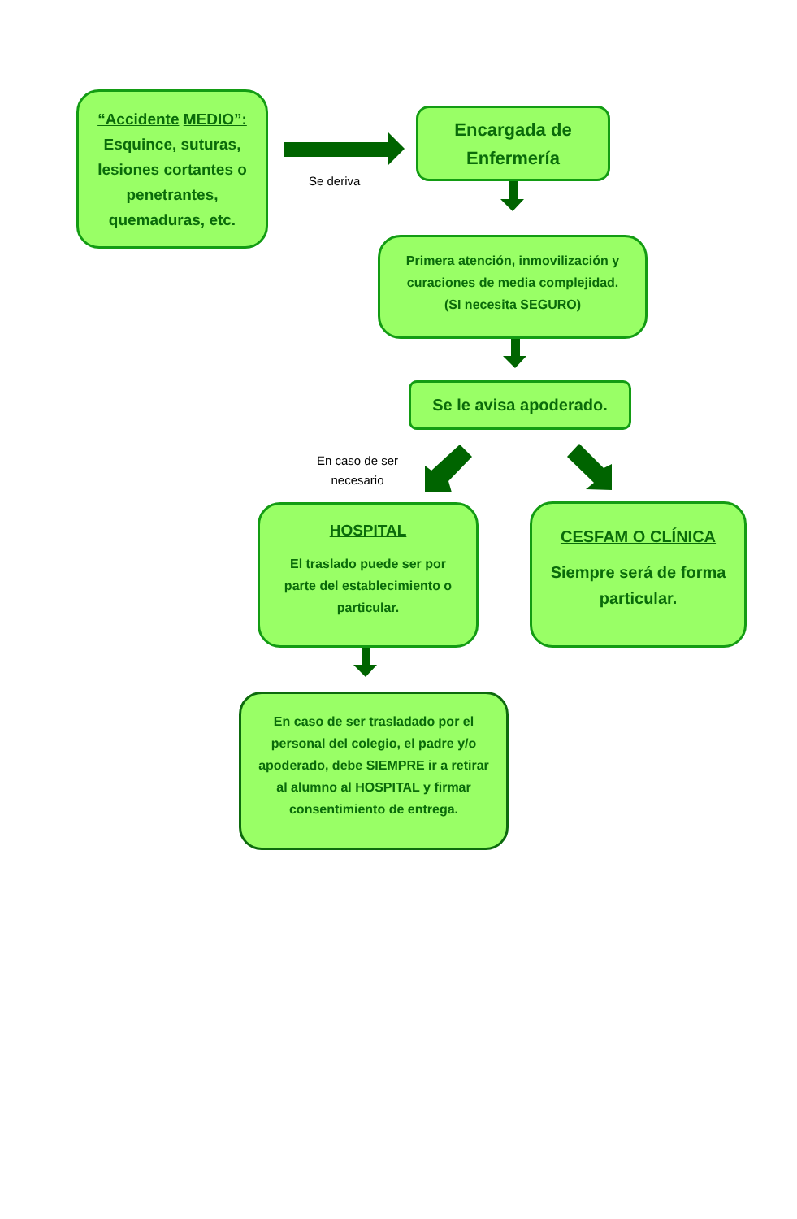“Accidente MEDIO”:
Esquince, suturas, lesiones cortantes o penetrantes, quemaduras, etc.
Se deriva
Encargada de Enfermería
Primera atención, inmovilización y curaciones de media complejidad.
(SI necesita SEGURO)
Se le avisa apoderado.
En caso de ser necesario
HOSPITAL
El traslado puede ser por parte del establecimiento o particular.
CESFAM O CLÍNICA
Siempre será de forma particular.
En caso de ser trasladado por el personal del colegio, el padre y/o apoderado, debe SIEMPRE ir a retirar al alumno al HOSPITAL y firmar consentimiento de entrega.